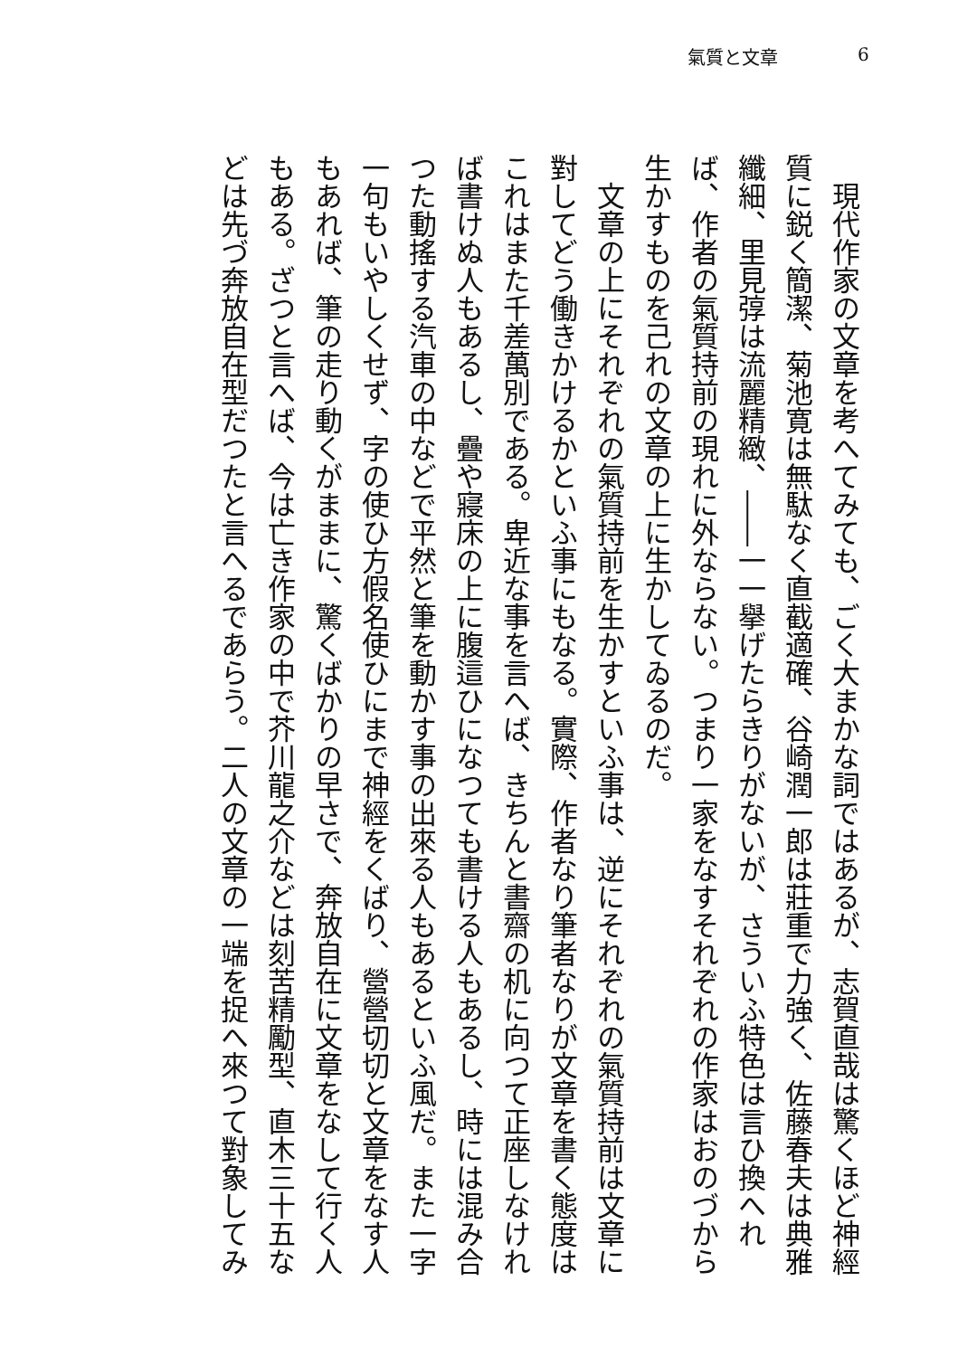氣質と文章 6
現代作家の文章を考へてみても、ごく大まかな詞ではあるが、志賀直哉は驚くほど神經質に鋭く簡潔、菊池寛は無駄なく直截適確、谷崎潤一郎は莊重で力強く、佐藤春夫は典雅纖細、里見弴は流麗精緻、――一一擧げたらきりがないが、さういふ特色は言ひ換へれば、作者の氣質持前の現れに外ならない。つまり一家をなすそれぞれの作家はおのづから生かすものを己れの文章の上に生かしてゐるのだ。
文章の上にそれぞれの氣質持前を生かすといふ事は、逆にそれぞれの氣質持前は文章に對してどう働きかけるかといふ事にもなる。實際、作者なり筆者なりが文章を書く態度はこれはまた千差萬別である。卑近な事を言へば、きちんと書齋の机に向つて正座しなければ書けぬ人もあるし、疊や寢床の上に腹這ひになつても書ける人もあるし、時には混み合つた動搖する汽車の中などで平然と筆を動かす事の出來る人もあるといふ風だ。また一字一句もいやしくせず、字の使ひ方假名使ひにまで神經をくばり、營營切切と文章をなす人もあれば、筆の走り動くがままに、驚くばかりの早さで、奔放自在に文章をなして行く人もある。ざつと言へば、今は亡き作家の中で芥川龍之介などは刻苦精勵型、直木三十五などは先づ奔放自在型だつたと言へるであらう。二人の文章の一端を捉へ來つて對象してみ